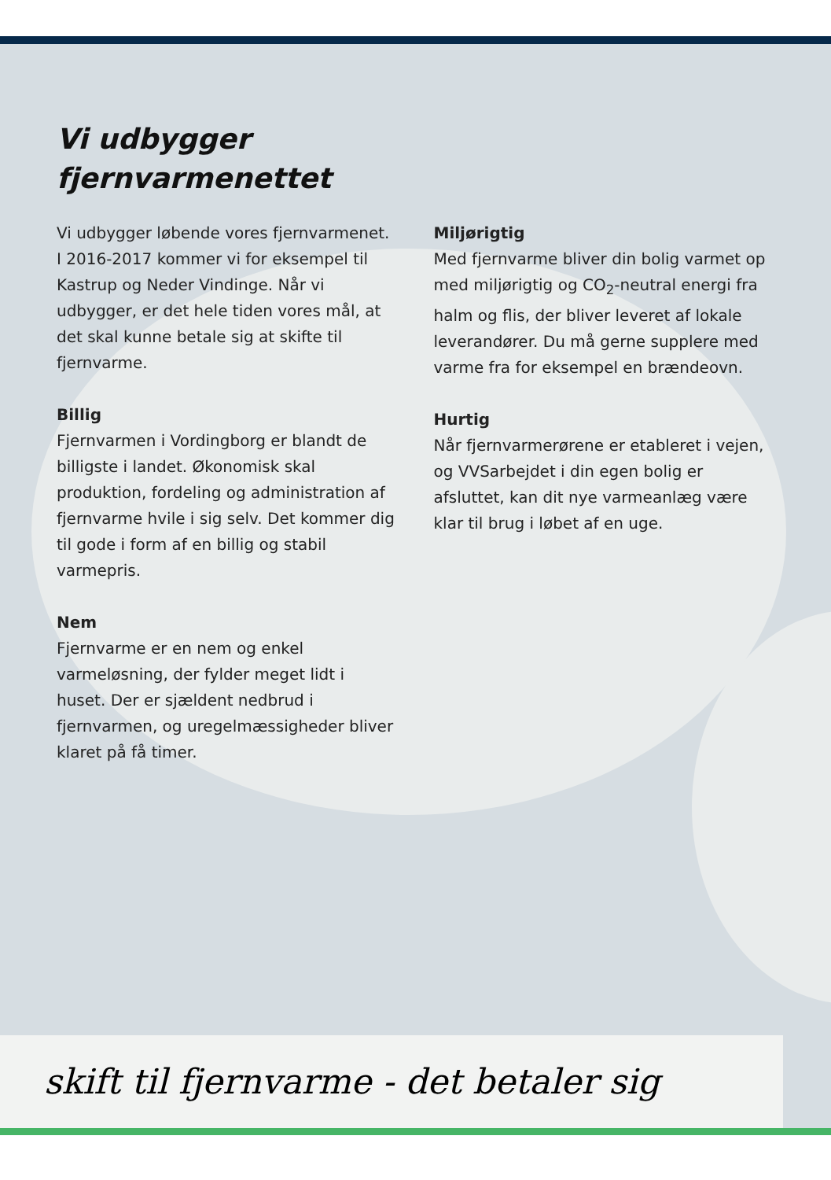Vi udbygger
fjernvarmenettet
Vi udbygger løbende vores fjernvarmenet. I 2016-2017 kommer vi for eksempel til Kastrup og Neder Vindinge. Når vi udbygger, er det hele tiden vores mål, at det skal kunne betale sig at skifte til fjernvarme.
Billig
Fjernvarmen i Vordingborg er blandt de billigste i landet. Økonomisk skal produktion, fordeling og administration af fjernvarme hvile i sig selv. Det kommer dig til gode i form af en billig og stabil varmepris.
Nem
Fjernvarme er en nem og enkel varmeløsning, der fylder meget lidt i huset. Der er sjældent nedbrud i fjernvarmen, og uregelmæssigheder bliver klaret på få timer.
Miljørigtig
Med fjernvarme bliver din bolig varmet op med miljørigtig og CO<sub>2</sub>-neutral energi fra halm og flis, der bliver leveret af lokale leverandører. Du må gerne supplere med varme fra for eksempel en brændeovn.
Hurtig
Når fjernvarmerørene er etableret i vejen, og VVSarbejdet i din egen bolig er afsluttet, kan dit nye varmeanlæg være klar til brug i løbet af en uge.
skift til fjernvarme - det betaler sig